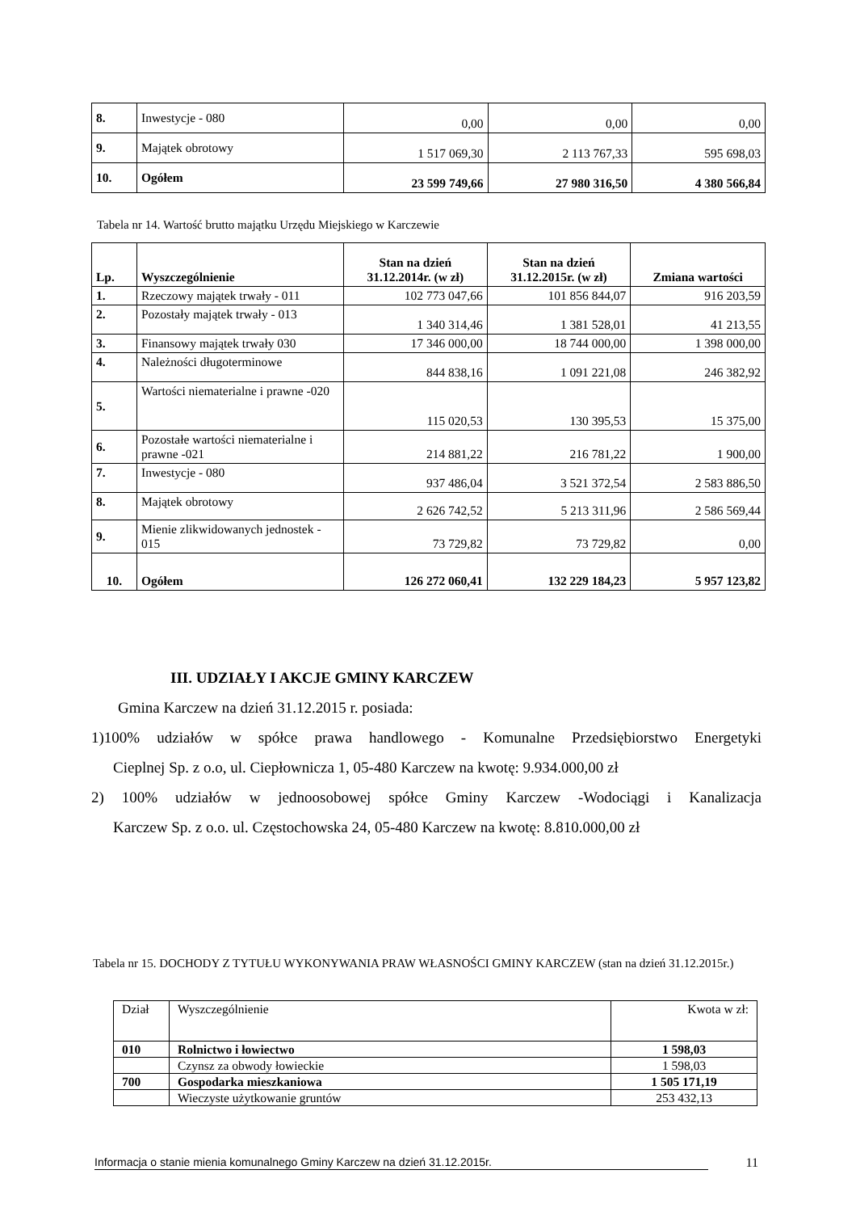| 8. | Inwestycje - 080 | 0,00 | 0,00 | 0,00 |
| 9. | Majątek obrotowy | 1 517 069,30 | 2 113 767,33 | 595 698,03 |
| 10. | Ogółem | 23 599 749,66 | 27 980 316,50 | 4 380 566,84 |
Tabela nr 14. Wartość brutto majątku Urzędu Miejskiego w Karczewie
| Lp. | Wyszczególnienie | Stan na dzień 31.12.2014r. (w zł) | Stan na dzień 31.12.2015r. (w zł) | Zmiana wartości |
| --- | --- | --- | --- | --- |
| 1. | Rzeczowy majątek trwały - 011 | 102 773 047,66 | 101 856 844,07 | 916 203,59 |
| 2. | Pozostały majątek trwały - 013 | 1 340 314,46 | 1 381 528,01 | 41 213,55 |
| 3. | Finansowy majątek trwały 030 | 17 346 000,00 | 18 744 000,00 | 1 398 000,00 |
| 4. | Należności długoterminowe | 844 838,16 | 1 091 221,08 | 246 382,92 |
| 5. | Wartości niematerialne i prawne -020 | 115 020,53 | 130 395,53 | 15 375,00 |
| 6. | Pozostałe wartości niematerialne i prawne -021 | 214 881,22 | 216 781,22 | 1 900,00 |
| 7. | Inwestycje - 080 | 937 486,04 | 3 521 372,54 | 2 583 886,50 |
| 8. | Majątek obrotowy | 2 626 742,52 | 5 213 311,96 | 2 586 569,44 |
| 9. | Mienie zlikwidowanych jednostek - 015 | 73 729,82 | 73 729,82 | 0,00 |
| 10. | Ogółem | 126 272 060,41 | 132 229 184,23 | 5 957 123,82 |
III. UDZIAŁY I AKCJE GMINY KARCZEW
Gmina Karczew na dzień 31.12.2015 r. posiada:
1)100% udziałów w spółce prawa handlowego - Komunalne Przedsiębiorstwo Energetyki
Cieplnej Sp. z o.o, ul. Ciepłownicza 1, 05-480 Karczew na kwotę: 9.934.000,00 zł
2) 100% udziałów w jednoosobowej spółce Gminy Karczew -Wodociągi i Kanalizacja
Karczew Sp. z o.o. ul. Częstochowska 24, 05-480 Karczew na kwotę: 8.810.000,00 zł
Tabela nr 15. DOCHODY Z TYTUŁU WYKONYWANIA PRAW WŁASNOŚCI GMINY KARCZEW (stan na dzień 31.12.2015r.)
| Dział | Wyszczególnienie | Kwota w zł: |
| 010 | Rolnictwo i łowiectwo | 1 598,03 |
| | Czynsz za obwody łowieckie | 1 598,03 |
| 700 | Gospodarka mieszkaniowa | 1 505 171,19 |
| | Wieczyste użytkowanie gruntów | 253 432,13 |
Informacja o stanie mienia komunalnego Gminy Karczew na dzień 31.12.2015r. 11